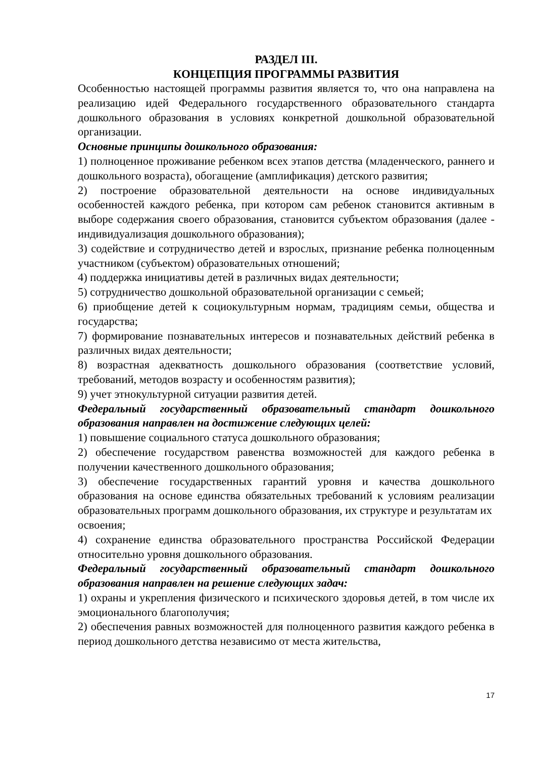РАЗДЕЛ III.
КОНЦЕПЦИЯ ПРОГРАММЫ РАЗВИТИЯ
Особенностью настоящей программы развития является то, что она направлена на реализацию идей Федерального государственного образовательного стандарта дошкольного образования в условиях конкретной дошкольной образовательной организации.
Основные принципы дошкольного образования:
1) полноценное проживание ребенком всех этапов детства (младенческого, раннего и дошкольного возраста), обогащение (амплификация) детского развития;
2) построение образовательной деятельности на основе индивидуальных особенностей каждого ребенка, при котором сам ребенок становится активным в выборе содержания своего образования, становится субъектом образования (далее - индивидуализация дошкольного образования);
3) содействие и сотрудничество детей и взрослых, признание ребенка полноценным участником (субъектом) образовательных отношений;
4) поддержка инициативы детей в различных видах деятельности;
5) сотрудничество дошкольной образовательной организации с семьей;
6) приобщение детей к социокультурным нормам, традициям семьи, общества и государства;
7) формирование познавательных интересов и познавательных действий ребенка в различных видах деятельности;
8) возрастная адекватность дошкольного образования (соответствие условий, требований, методов возрасту и особенностям развития);
9) учет этнокультурной ситуации развития детей.
Федеральный государственный образовательный стандарт дошкольного образования направлен на достижение следующих целей:
1) повышение социального статуса дошкольного образования;
2) обеспечение государством равенства возможностей для каждого ребенка в получении качественного дошкольного образования;
3) обеспечение государственных гарантий уровня и качества дошкольного образования на основе единства обязательных требований к условиям реализации образовательных программ дошкольного образования, их структуре и результатам их
освоения;
4) сохранение единства образовательного пространства Российской Федерации относительно уровня дошкольного образования.
Федеральный государственный образовательный стандарт дошкольного образования направлен на решение следующих задач:
1) охраны и укрепления физического и психического здоровья детей, в том числе их эмоционального благополучия;
2) обеспечения равных возможностей для полноценного развития каждого ребенка в период дошкольного детства независимо от места жительства,
17